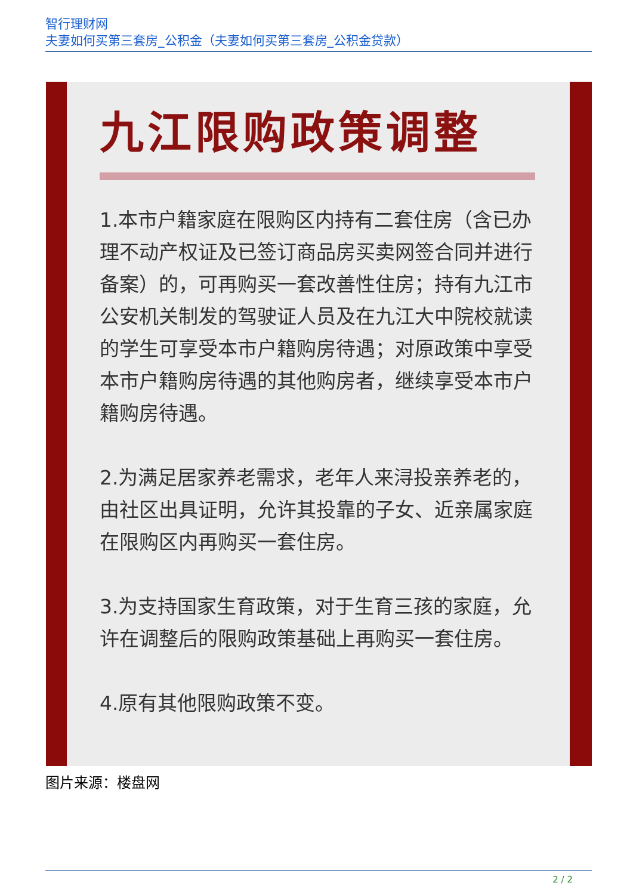智行理财网
夫妻如何买第三套房_公积金（夫妻如何买第三套房_公积金贷款）
九江限购政策调整
1.本市户籍家庭在限购区内持有二套住房（含已办理不动产权证及已签订商品房买卖网签合同并进行备案）的，可再购买一套改善性住房；持有九江市公安机关制发的驾驶证人员及在九江大中院校就读的学生可享受本市户籍购房待遇；对原政策中享受本市户籍购房待遇的其他购房者，继续享受本市户籍购房待遇。
2.为满足居家养老需求，老年人来浔投亲养老的，由社区出具证明，允许其投靠的子女、近亲属家庭在限购区内再购买一套住房。
3.为支持国家生育政策，对于生育三孩的家庭，允许在调整后的限购政策基础上再购买一套住房。
4.原有其他限购政策不变。
图片来源：楼盘网
2 / 2